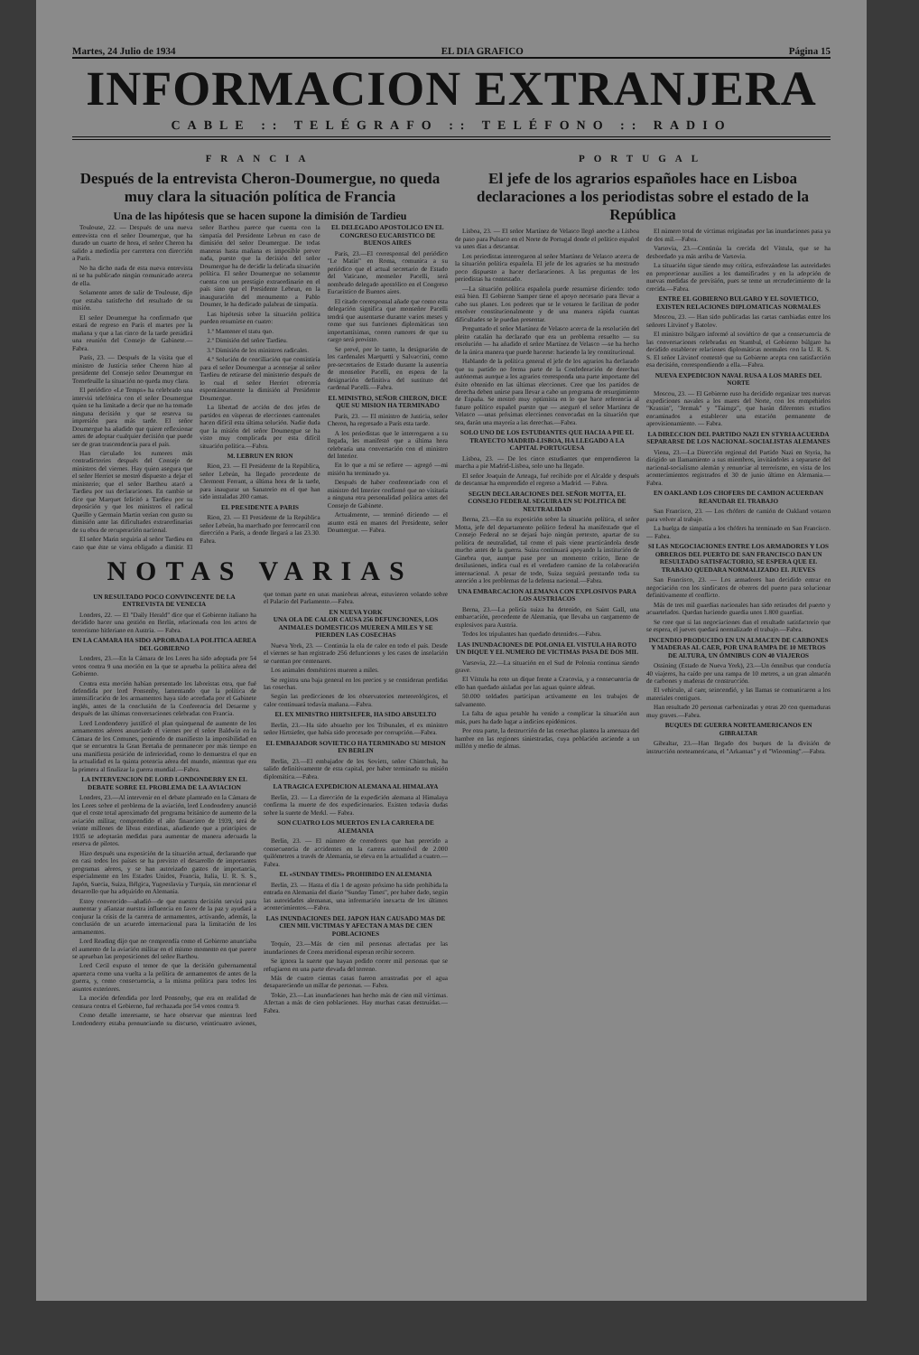Martes, 24 Julio de 1934 EL DIA GRAFICO Página 15
INFORMACION EXTRANJERA
CABLE :: TELÉGRAFO :: TELÉFONO :: RADIO
FRANCIA
Después de la entrevista Cheron-Doumergue, no queda muy clara la situación política de Francia
Una de las hipótesis que se hacen supone la dimisión de Tardieu
Toulouse, 22. — Después de una nueva entrevista con el señor Doumergue, que ha durado un cuarto de hora, el señor Cheron ha salido a mediodía por carretera con dirección a París.
No ha dicho nada de esta nueva entrevista ni se ha publicado ningún comunicado acerca de ella.
Solamente antes de salir de Toulouse, dijo que estaba satisfecho del resultado de su misión.
El señor Doumergue ha confirmado que estará de regreso en París el martes por la mañana y que a las cinco de la tarde presidirá una reunión del Consejo de Gabinete.—Fabra.
París, 23. — Después de la visita que el ministro de Justicia señor Cheron hizo al presidente del Consejo señor Doumergue en Tornefeuille la situación no queda muy clara.
El periódico «Le Temps» ha celebrado una interviú telefónica con el señor Doumergue quien se ha limitado a decir que no ha tomado ninguna decisión y que se reserva su impresión para más tarde. El señor Doumergue ha añadido que quiere reflexionar antes de adoptar cualquier decisión que puede ser de gran trascendencia para el país.
Han circulado los rumores más contradictorios después del Consejo de ministros del viernes. Hay quien asegura que el señor Herriot se mostró dispuesto a dejar el ministerio; que el señor Barthou atacó a Tardieu por sus declaraciones. En cambio se dice que Marquet felicitó a Tardieu por su deposición y que los ministros el radical Queillo y Germain Martin verían con gusto su dimisión ante las dificultades extraordinarias de su obra de recuperación nacional.
El señor Marin seguiría al señor Tardieu en caso que éste se viera obligado a dimitir. El señor Barthou parece que cuenta con la simpatía del Presidente Lebrun en caso de dimisión del señor Doumergue. De todas maneras hasta mañana es imposible prever nada, puesto que la decisión del señor Doumergue ha de decidir la delicada situación política. El señor Doumergue no solamente cuenta con un prestigio extraordinario en el país sino que el Presidente Lebrun, en la inauguración del monumento a Pablo Doumer, le ha dedicado palabras de simpatía.
Las hipótesis sobre la situación política pueden resumirse en cuatro:
1.º Mantener el statu quo.
2.º Dimisión del señor Tardieu.
3.º Dimisión de los ministros radicales.
4.º Solución de conciliación que consistiría para el señor Doumergue a aconsejar al señor Tardieu de retirarse del ministerio después de lo cual el señor Herriot ofrecería espontáneamente la dimisión al Presidente Doumergue.
La libertad de acción de dos jefes de partidos en vísperas de elecciones cantonales hacen difícil esta última solución. Nadie duda que la misión del señor Doumergue se ha visto muy complicada por esta difícil situación política.—Fabra.
M. LEBRUN EN RION
Rion, 23. — El Presidente de la República, señor Lebrún, ha llegado procedente de Clermont Ferrant, a última hora de la tarde, para inaugurar un Sanatorio en el que han sido instaladas 200 camas.
EL PRESIDENTE A PARIS
Rion, 23. — El Presidente de la República señor Lebrún, ha marchado por ferrocarril con dirección a París, a donde llegará a las 23.30. Fabra.
EL DELEGADO APOSTOLICO EN EL CONGRESO EUCARISTICO DE BUENOS AIRES
París, 23.—El corresponsal del periódico "Le Matín" en Roma, comunica a su periódico que el actual secretario de Estado del Vaticano, monseñor Pacelli, será nombrado delegado apostólico en el Congreso Eucarístico de Buenos aires.
El citado corresponsal añade que como esta delegación significa que monseñor Pacelli tendrá que ausentarse durante varios meses y como que sus funciones diplomáticas son importantísimas, corren rumores de que su cargo será provisto.
Se prevé, por lo tanto, la designación de los cardenales Marquetti y Salvaccini, como pre-secretarios de Estado durante la ausencia de monseñor Pacelli, en espera de la designación definitiva del sustituto del cardenal Pacelli.—Fabra.
EL MINISTRO, SEÑOR CHERON, DICE QUE SU MISION HA TERMINADO
París, 23. — El ministro de Justicia, señor Cheron, ha regresado a París esta tarde.
A los periodistas que le interrogaron a su llegada, les manifestó que a última hora celebraría una conversación con el ministro del Interior.
En lo que a mí se refiere — agregó —mi misión ha terminado ya.
Después de haber conferenciado con el ministro del Interior confirmó que no visitaría a ninguna otra personalidad política antes del Consejo de Gabinete.
Actualmente, — terminó diciendo — el asunto está en manos del Presidente, señor Doumergue. — Fabra.
NOTAS VARIAS
UN RESULTADO POCO CONVINCENTE DE LA ENTREVISTA DE VENECIA
Londres, 22. — El "Daily Herald" dice que el Gobierno italiano ha decidido hacer una gestión en Berlín, relacionada con los actos de terrorismo hitleriano en Austria. — Fabra.
EN LA CAMARA HA SIDO APROBADA LA POLITICA AEREA DEL GOBIERNO
Londres, 23.—En la Cámara de los Lores ha sido adoptada por 54 votos contra 9 una moción en la que se aprueba la política aérea del Gobierno.
Contra esta moción habían presentado los laboristas otra, que fué defendida por lord Ponsenby, lamentando que la política de intensificación de los armamentos haya sido acordada por el Gabinete inglés, antes de la conclusión de la Conferencia del Desarme y después de las últimas conversaciones celebradas con Francia.
Lord Londonderry justificó el plan quinquenal de aumento de los armamentos aéreos anunciado el viernes por el señor Baldwin en la Cámara de los Comunes, poniendo de manifiesto la imposibilidad en que se encuentra la Gran Bretaña de permanecer por más tiempo en una manifiesta posición de inferioridad, como lo demuestra el que en la actualidad es la quinta potencia aérea del mundo, mientras que era la primera al finalizar la guerra mundial.—Fabra.
LA INTERVENCION DE LORD LONDONDERRY EN EL DEBATE SOBRE EL PROBLEMA DE LA AVIACION
Londres, 23.—Al intervenir en el debate planteado en la Cámara de los Lores sobre el problema de la aviación, lord Londonderry anunció que el coste total aproximado del programa británico de aumento de la aviación militar, comprendido el año financiero de 1939, será de veinte millones de libras esterlinas, añadiendo que a principios de 1935 se adoptarán medidas para aumentar de manera adecuada la reserva de pilotos.
Hizo después una exposición de la situación actual, declarando que en casi todos los países se ha previsto el desarrollo de importantes programas aéreos, y se han autorizado gastos de importancia, especialmente en los Estados Unidos, Francia, Italia, U. R. S. S., Japón, Suecia, Suiza, Bélgica, Yugoeslavia y Turquía, sin mencionar el desarrollo que ha adquirido en Alemania.
Estoy convencido—añadió—de que nuestra decisión servirá para aumentar y afianzar nuestra influencia en favor de la paz y ayudará a conjurar la crisis de la carrera de armamentos, activando, además, la conclusión de un acuerdo internacional para la limitación de los armamentos.
Lord Reading dijo que no comprendía como el Gobierno anunciaba el aumento de la aviación militar en el mismo momento en que parece se aprueban las proposiciones del señor Barthou.
Lord Cecil expuso el temor de que la decisión gubernamental aparezca como una vuelta a la política de armamentos de antes de la guerra, y, como consecuencia, a la misma política para todos los asuntos exteriores.
La moción defendida por lord Ponsonby, que era en realidad de censura contra el Gobierno, fué rechazada por 54 votos contra 9.
Como detalle interesante, se hace observar que mientras lord Londonderry estaba pronunciando su discurso, veinticuatro aviones, que toman parte en unas maniobras aéreas, estuvieron volando sobre el Palacio del Parlamento.—Fabra.
EN NUEVA YORK
UNA OLA DE CALOR CAUSA 256 DEFUNCIONES, LOS ANIMALES DOMESTICOS MUEREN A MILES Y SE PIERDEN LAS COSECHAS
Nueva York, 23. — Continúa la ola de calor en todo el país. Desde el viernes se han registrado 256 defunciones y los casos de insolación se cuentan por centenares.
Los animales domésticos mueren a miles.
Se registra una baja general en los precios y se consideran perdidas las cosechas.
Según las predicciones de los observatorios meteorológicos, el calor continuará todavía mañana.—Fabra.
EL EX MINISTRO HIRTSIEFER, HA SIDO ABSUELTO
Berlín, 23.—Ha sido absuelto por los Tribunales, el ex ministro señor Hirtsiefer, que había sido procesado por corrupción.—Fabra.
EL EMBAJADOR SOVIETICO HA TERMINADO SU MISION EN BERLIN
Berlín, 23.—El embajador de los Soviets, señor Chintchuk, ha salido definitivamente de esta capital, por haber terminado su misión diplomática.—Fabra.
LA TRAGICA EXPEDICION ALEMANA AL HIMALAYA
Berlín, 23. — La dirección de la expedición alemana al Himalaya confirma la muerte de dos expedicionarios. Existen todavía dudas sobre la suerte de Merkl. — Fabra.
SON CUATRO LOS MUERTOS EN LA CARRERA DE ALEMANIA
Berlín, 23. — El número de corredores que han perecido a consecuencia de accidentes en la carrera automóvil de 2.000 quilómetros a través de Alemania, se eleva en la actualidad a cuatro.—Fabra.
EL «SUNDAY TIMES» PROHIBIDO EN ALEMANIA
Berlín, 23. — Hasta el día 1 de agosto próximo ha sido prohibida la entrada en Alemania del diario "Sunday Times", por haber dado, según las autoridades alemanas, una información inexacta de los últimos acontecimientos.—Fabra.
LAS INUNDACIONES DEL JAPON HAN CAUSADO MAS DE CIEN MIL VICTIMAS Y AFECTAN A MAS DE CIEN POBLACIONES
Toquío, 23.—Más de cien mil personas afectadas por las inundaciones de Corea meridional esperan recibir socorro.
Se ignora la suerte que hayan podido correr mil personas que se refugiaron en una parte elevada del terreno.
Más de cuatro cientas casas fueron arrastradas por el agua desapareciendo un millar de personas. — Fabra.
Tokio, 23.—Las inundaciones han hecho más de cien mil víctimas. Afectan a más de cien poblaciones. Hay muchas casas destruídas.—Fabra.
PORTUGAL
El jefe de los agrarios españoles hace en Lisboa declaraciones a los periodistas sobre el estado de la República
Lisboa, 23. — El señor Martínez de Velasco llegó anoche a Lisboa de paso para Pulsaco en el Norte de Portugal donde el político español va unos días a descansar.
Los periodistas interrogaron al señor Martínez de Velasco acerca de la situación política española. El jefe de los agrarios se ha mostrado poco dispuesto a hacer declaraciones. A las preguntas de los periodistas ha contestado.
—La situación política española puede resumirse diciendo: todo está bien. El Gobierno Samper tiene el apoyo necesario para llevar a cabo sus planes. Los poderes que se le votaron le facilitan de poder resolver constitucionalmente y de una manera rápida cuantas dificultades se le puedan presentar.
Preguntado el señor Martínez de Velasco acerca de la resolución del pleito catalán ha declarado que era un problema resuelto — su resolución — ha añadido el señor Martínez de Velasco —se ha hecho de la única manera que puede hacerse: haciendo la ley constitucional.
Hablando de la política general el jefe de los agrarios ha declarado que su partido no forma parte de la Confederación de derechas autónomas aunque a los agrarios corresponda una parte importante del éxito obtenido en las últimas elecciones. Cree que los partidos de derecha deben unirse para llevar a cabo un programa de resurgimiento de España. Se mostró muy optimista en lo que hace referencia al futuro político español puesto que — aseguró el señor Martínez de Velasco —unas próximas elecciones convocadas en la situación que sea, darán una mayoría a las derechas.—Fabra.
SOLO UNO DE LOS ESTUDIANTES QUE HACIA A PIE EL TRAYECTO MADRID-LISBOA, HA LLEGADO A LA CAPITAL PORTUGUESA
Lisboa, 23. — De los cinco estudiantes que emprendieron la marcha a pie Madrid-Lisboa, solo uno ha llegado.
El señor Joaquín de Arteaga, fué recibido por el Alcalde y después de descansar ha emprendido el regreso a Madrid. — Fabra.
SEGUN DECLARACIONES DEL SEÑOR MOTTA, EL CONSEJO FEDERAL SEGUIRA EN SU POLITICA DE NEUTRALIDAD
Berna, 23.—En su exposición sobre la situación política, el señor Motta, jefe del departamento político federal ha manifestado que el Consejo Federal no se dejará bajo ningún pretexto, apartar de su política de neutralidad, tal como el país viene practicándola desde mucho antes de la guerra. Suiza continuará apoyando la institución de Ginebra que, aunque pase por un momento crítico, lleno de desilusiones, indica cual es el verdadero camino de la colaboración internacional. A pesar de todo, Suiza seguirá prestando toda su atención a los problemas de la defensa nacional.—Fabra.
UNA EMBARCACION ALEMANA CON EXPLOSIVOS PARA LOS AUSTRIACOS
Berna, 23.—La policía suiza ha detenido, en Saint Gall, una embarcación, procedente de Alemania, que llevaba un cargamento de explosivos para Austria.
Todos los tripulantes han quedado detenidos.—Fabra.
LAS INUNDACIONES DE POLONIA EL VISTULA HA ROTO UN DIQUE Y EL NUMERO DE VICTIMAS PASA DE DOS MIL
Varsovia, 22.—La situación en el Sud de Polonia continua siendo grave.
El Vístula ha roto un dique frente a Cracovia, y a consecuencia de ello han quedado aisladas por las aguas quince aldeas.
50.000 soldados participan activamente en los trabajos de salvamento.
La falta de agua potable ha venido a complicar la situación aun más, pues ha dado lugar a indicios epidémicos.
Por otra parte, la destrucción de las cosechas plantea la amenaza del hambre en las regiones siniestradas, cuya población asciende a un millón y medio de almas.
El número total de víctimas originadas por las inundaciones pasa ya de dos mil.—Fabra.
Varsovia, 23.—Continúa la crecida del Vístula, que se ha desbordado ya más arriba de Varsovia.
La situación sigue siendo muy crítica, esforzándose las autoridades en proporcionar auxilios a los damnificados y en la adopción de nuevas medidas de previsión, pues se teme un recrudecimiento de la crecida.—Fabra.
ENTRE EL GOBIERNO BULGARO Y EL SOVIETICO, EXISTEN RELACIONES DIPLOMATICAS NORMALES
Moscou, 23. — Han sido publicadas las cartas cambiadas entre los señores Litvinof y Batolov.
El ministro búlgaro informó al soviético de que a consecuencia de las conversaciones celebradas en Stambul, el Gobierno búlgaro ha decidido establecer relaciones diplomáticas normales con la U. R. S. S. El señor Litvinof contestó que su Gobierno acepta con satisfacción esa decisión, correspondiendo a ella.—Fabra.
NUEVA EXPEDICION NAVAL RUSA A LOS MARES DEL NORTE
Moscou, 23. — El Gobierno ruso ha decidido organizar tres nuevas expediciones navales a los mares del Norte, con los rompehielos "Krassin", "Jermak" y "Taimgz", que harán diferentes estudios encaminados a establecer una estación permanente de aprovisionamiento. — Fabra.
LA DIRECCION DEL PARTIDO NAZI EN STYRIA ACUERDA SEPARARSE DE LOS NACIONAL-SOCIALISTAS ALEMANES
Viena, 23.—La Dirección regional del Partido Nazi en Styria, ha dirigido un llamamiento a sus miembros, invitándoles a separarse del nacional-socialismo alemán y renunciar al terrorismo, en vista de los acontecimientos registrados el 30 de junio último en Alemania.—Fabra.
EN OAKLAND LOS CHOFERS DE CAMION ACUERDAN REANUDAR EL TRABAJO
San Francisco, 23. — Los chófers de camión de Oakland votaron para volver al trabajo.
La huelga de simpatía a los chófers ha terminado en San Francisco. — Fabra.
SI LAS NEGOCIACIONES ENTRE LOS ARMADORES Y LOS OBREROS DEL PUERTO DE SAN FRANCISCO DAN UN RESULTADO SATISFACTORIO, SE ESPERA QUE EL TRABAJO QUEDARA NORMALIZADO EL JUEVES
San Francisco, 23. — Los armadores han decidido entrar en negociación con los sindicatos de obreros del puerto para solucionar definitivamente el conflicto.
Más de tres mil guardias nacionales han sido retirados del puerto y acuartelados. Quedan haciendo guardia unos 1.800 guardias.
Se cree que si las negociaciones dan el resultado satisfactorio que se espera, el jueves quedará normalizado el trabajo.—Fabra.
INCENDIO PRODUCIDO EN UN ALMACEN DE CARBONES Y MADERAS AL CAER, POR UNA RAMPA DE 10 METROS DE ALTURA, UN ÓMNIBUS CON 40 VIAJEROS
Ossining (Estado de Nueva York), 23.—Un ómnibus que conducía 40 viajeros, ha caído por una rampa de 10 metros, a un gran almacén de carbones y maderas de construcción.
El vehículo, al caer, seincendió, y las llamas se comunicaron a los materiales contiguos.
Han resultado 20 personas carbonizadas y otras 20 con quemaduras muy graves.—Fabra.
BUQUES DE GUERRA NORTEAMERICANOS EN GIBRALTAR
Gibraltar, 23.—Han llegado dos buques de la división de instrucción norteamericana, el "Arkansas" y el "Wiooming".—Fabra.